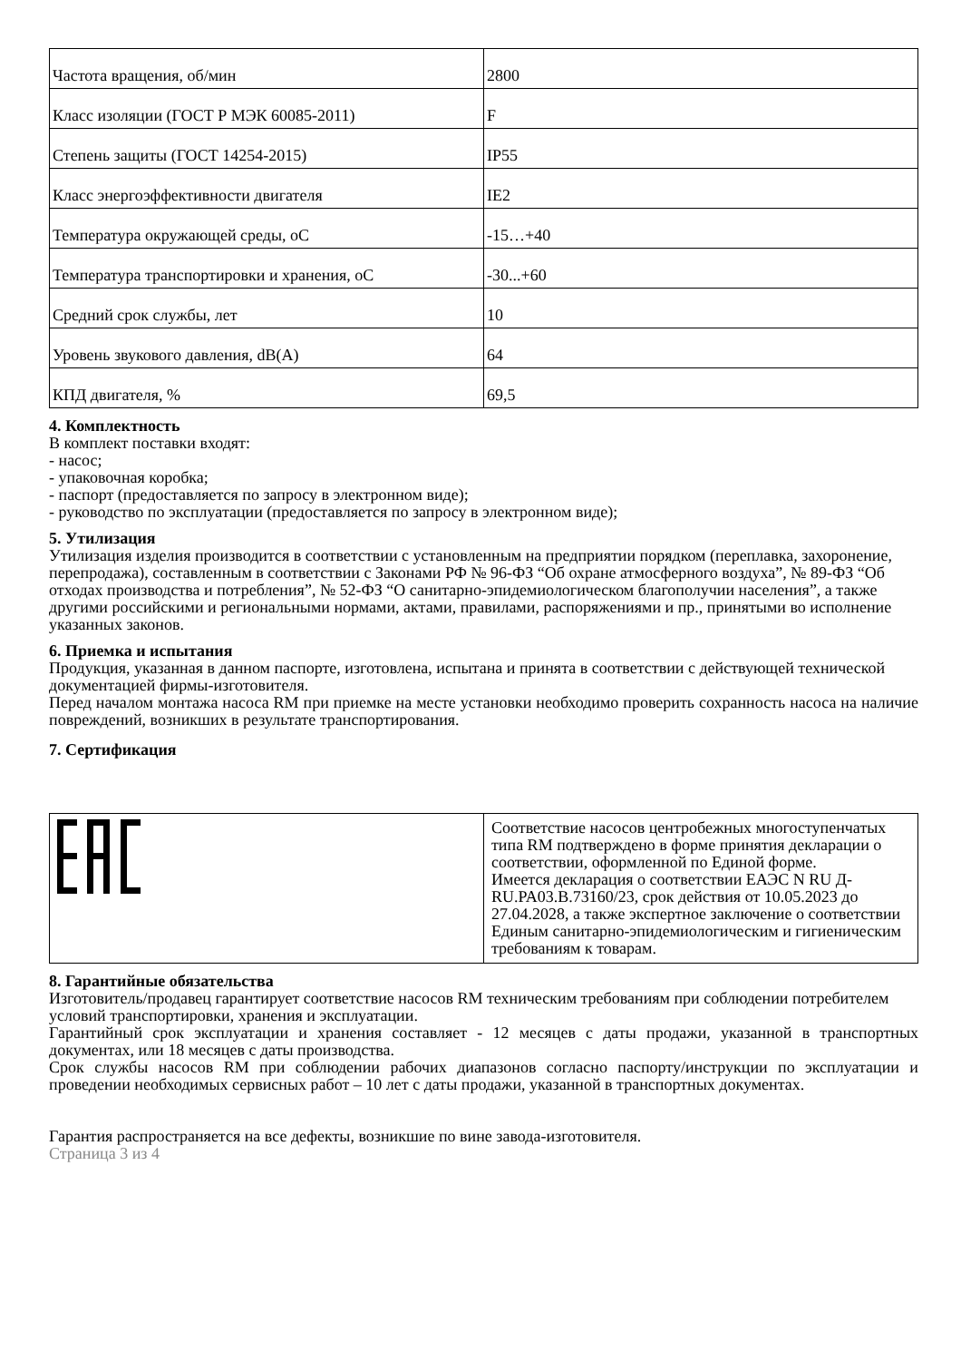| Частота вращения, об/мин | 2800 |
| Класс изоляции (ГОСТ Р МЭК 60085-2011) | F |
| Степень защиты (ГОСТ 14254-2015) | IP55 |
| Класс энергоэффективности двигателя | IE2 |
| Температура окружающей среды, oC | -15…+40 |
| Температура транспортировки и хранения, oC | -30...+60 |
| Средний срок службы, лет | 10 |
| Уровень звукового давления, dB(A) | 64 |
| КПД двигателя, % | 69,5 |
4. Комплектность
В комплект поставки входят:
- насос;
- упаковочная коробка;
- паспорт (предоставляется по запросу в электронном виде);
- руководство по эксплуатации (предоставляется по запросу в электронном виде);
5. Утилизация
Утилизация изделия производится в соответствии с установленным на предприятии порядком (переплавка, захоронение, перепродажа), составленным в соответствии с Законами РФ № 96-ФЗ “Об охране атмосферного воздуха”, № 89-ФЗ “Об отходах производства и потребления”, № 52-ФЗ “О санитарно-эпидемиологическом благополучии населения”, а также другими российскими и региональными нормами, актами, правилами, распоряжениями и пр., принятыми во исполнение указанных законов.
6. Приемка и испытания
Продукция, указанная в данном паспорте, изготовлена, испытана и принята в соответствии с действующей технической документацией фирмы-изготовителя.
Перед началом монтажа насоса RM при приемке на месте установки необходимо проверить сохранность насоса на наличие повреждений, возникших в результате транспортирования.
7. Сертификация
| | Соответствие насосов центробежных многоступенчатых типа RM подтверждено в форме принятия декларации о соответствии, оформленной по Единой форме. Имеется декларация о соответствии ЕАЭС N RU Д-RU.PA03.B.73160/23, срок действия от 10.05.2023 до 27.04.2028, а также экспертное заключение о соответствии Единым санитарно-эпидемиологическим и гигиеническим требованиям к товарам. |
8. Гарантийные обязательства
Изготовитель/продавец гарантирует соответствие насосов RM техническим требованиям при соблюдении потребителем условий транспортировки, хранения и эксплуатации.
Гарантийный срок эксплуатации и хранения составляет - 12 месяцев с даты продажи, указанной в транспортных документах, или 18 месяцев с даты производства.
Срок службы насосов RM при соблюдении рабочих диапазонов согласно паспорту/инструкции по эксплуатации и проведении необходимых сервисных работ – 10 лет с даты продажи, указанной в транспортных документах.
Гарантия распространяется на все дефекты, возникшие по вине завода-изготовителя.
Страница 3 из 4